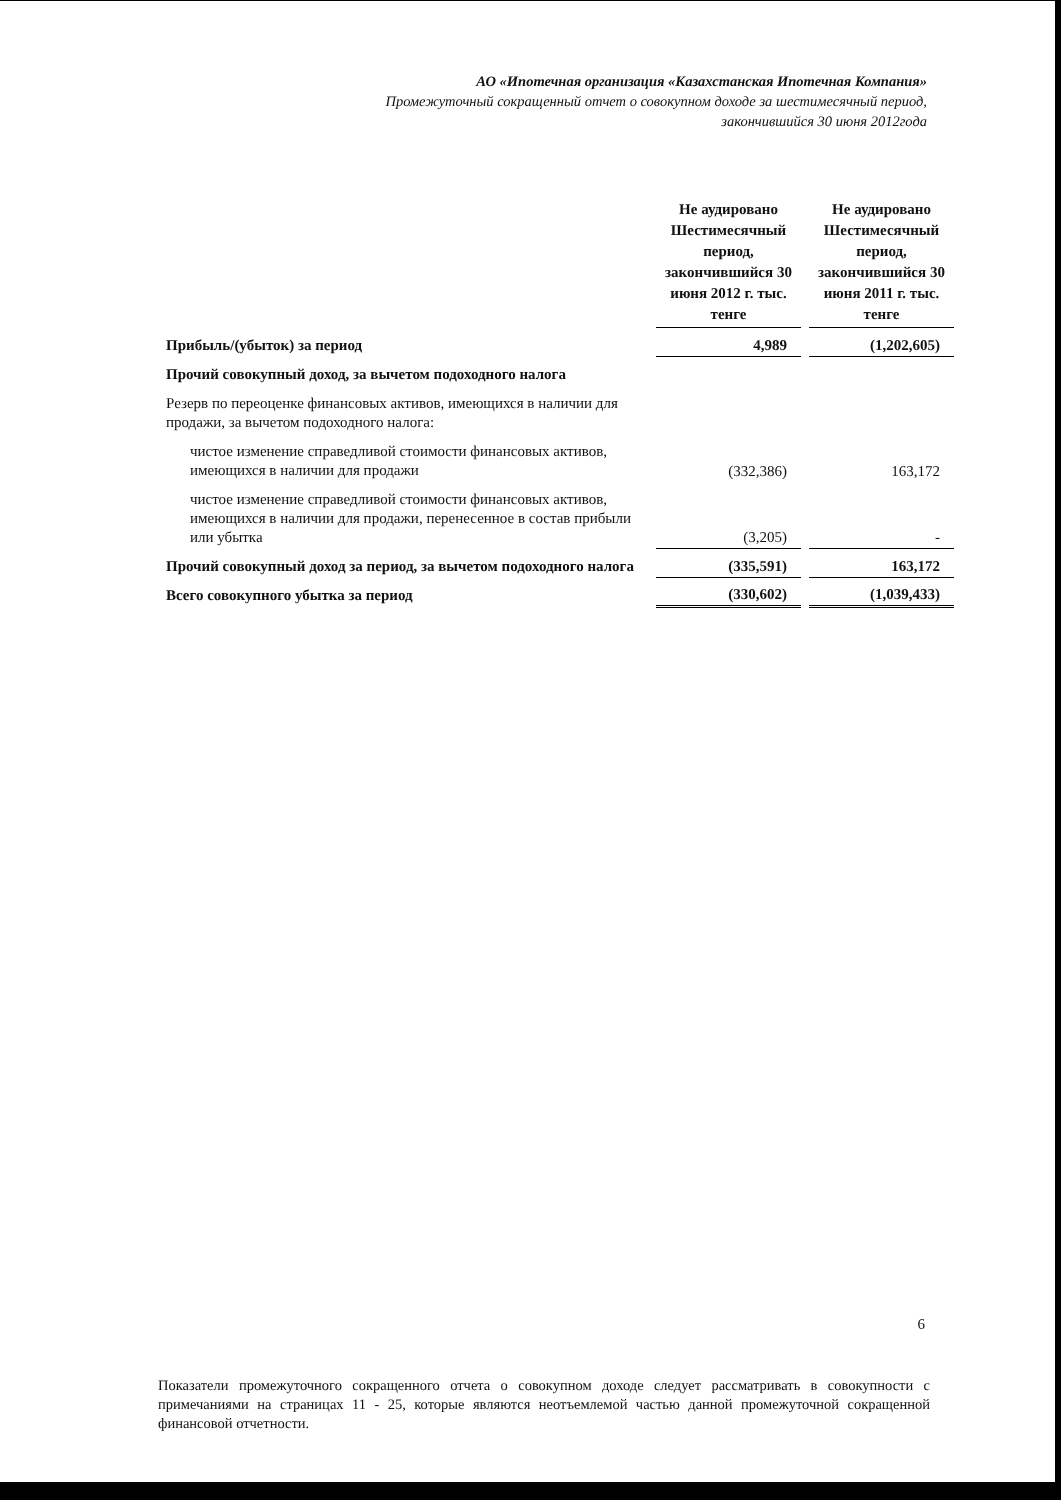АО «Ипотечная организация «Казахстанская Ипотечная Компания»
Промежуточный сокращенный отчет о совокупном доходе за шестимесячный период,
закончившийся 30 июня 2012года
| | Не аудировано Шестимесячный период, закончившийся 30 июня 2012 г. тыс. тенге | | Не аудировано Шестимесячный период, закончившийся 30 июня 2011 г. тыс. тенге |
| Прибыль/(убыток) за период | 4,989 | | (1,202,605) |
| Прочий совокупный доход, за вычетом подоходного налога | | | |
| Резерв по переоценке финансовых активов, имеющихся в наличии для продажи, за вычетом подоходного налога: | | | |
| чистое изменение справедливой стоимости финансовых активов, имеющихся в наличии для продажи | (332,386) | | 163,172 |
| чистое изменение справедливой стоимости финансовых активов, имеющихся в наличии для продажи, перенесенное в состав прибыли или убытка | (3,205) | | - |
| Прочий совокупный доход за период, за вычетом подоходного налога | (335,591) | | 163,172 |
| Всего совокупного убытка за период | (330,602) | | (1,039,433) |
6
Показатели промежуточного сокращенного отчета о совокупном доходе следует рассматривать в совокупности с примечаниями на страницах 11 - 25, которые являются неотъемлемой частью данной промежуточной сокращенной финансовой отчетности.